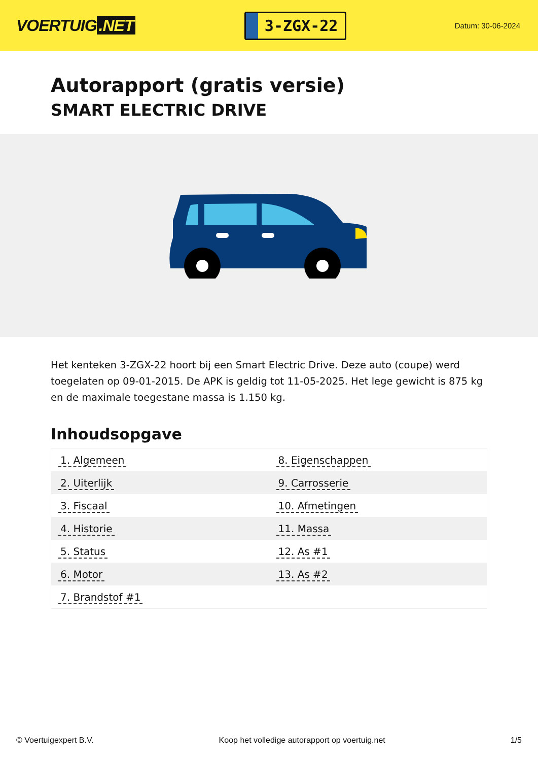VOERTUIG.NET
3-ZGX-22
Datum: 30-06-2024
Autorapport (gratis versie)
SMART ELECTRIC DRIVE
Het kenteken 3-ZGX-22 hoort bij een Smart Electric Drive. Deze auto (coupe) werd toegelaten op 09-01-2015. De APK is geldig tot 11-05-2025. Het lege gewicht is 875 kg en de maximale toegestane massa is 1.150 kg.
Inhoudsopgave
| 1. Algemeen | 8. Eigenschappen |
| 2. Uiterlijk | 9. Carrosserie |
| 3. Fiscaal | 10. Afmetingen |
| 4. Historie | 11. Massa |
| 5. Status | 12. As #1 |
| 6. Motor | 13. As #2 |
| 7. Brandstof #1 | |
© Voertuigexpert B.V. Koop het volledige autorapport op voertuig.net
1/5